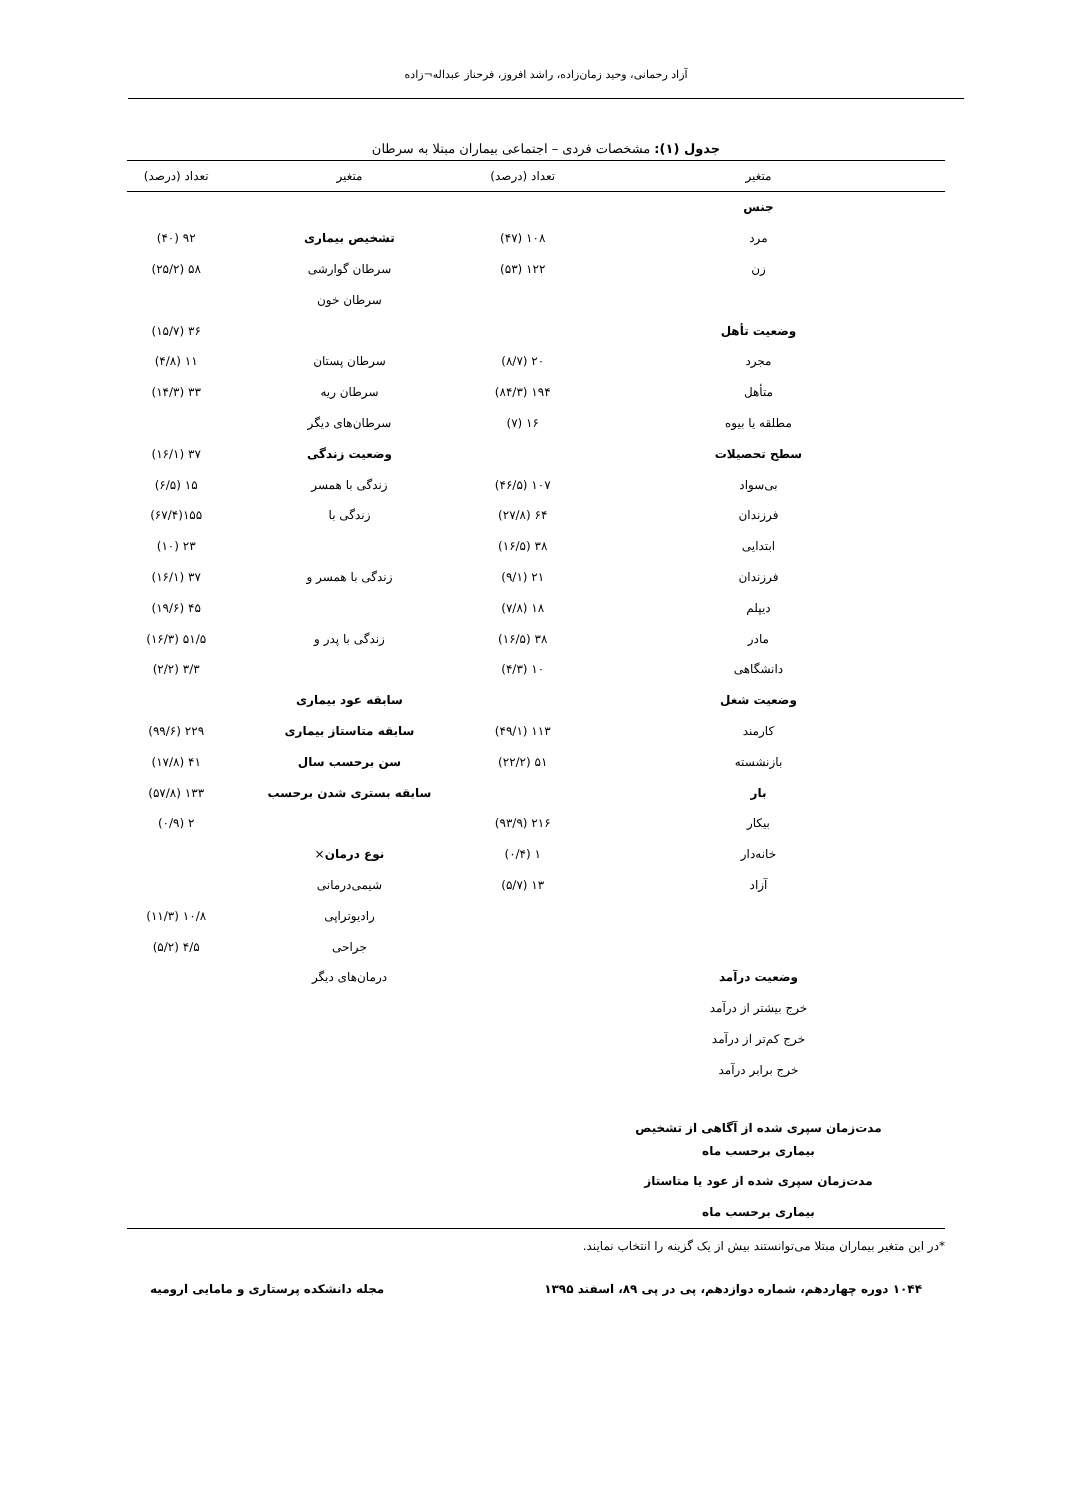آزاد رحمانی، وحید زمان‌زاده، راشد افروز، فرحناز عبداله¬زاده
جدول (۱): مشخصات فردی – اجتماعی بیماران مبتلا به سرطان
| متغیر | تعداد (درصد) | متغیر | تعداد (درصد) |
| --- | --- | --- | --- |
| جنس | | | |
| مرد | ۱۰۸ (۴۷) | تشخیص بیماری | ۹۲ (۴۰) |
| زن | ۱۲۲ (۵۳) | سرطان گوارشی | ۵۸ (۲۵/۲) |
| | | سرطان خون | |
| وضعیت تأهل | | | ۳۶ (۱۵/۷) |
| مجرد | ۲۰ (۸/۷) | سرطان پستان | ۱۱ (۴/۸) |
| متأهل | ۱۹۴ (۸۴/۳) | سرطان ریه | ۳۳ (۱۴/۳) |
| مطلقه یا بیوه | ۱۶ (۷) | سرطان‌های دیگر | |
| سطح تحصیلات | | وضعیت زندگی | ۳۷ (۱۶/۱) |
| بی‌سواد | ۱۰۷ (۴۶/۵) | زندگی با همسر | ۱۵ (۶/۵) |
| فرزندان | ۶۴ (۲۷/۸) | زندگی با | ۱۵۵(۶۷/۴) |
| ابتدایی | ۳۸ (۱۶/۵) | | ۲۳ (۱۰) |
| فرزندان | ۲۱ (۹/۱) | زندگی با همسر و | ۳۷ (۱۶/۱) |
| دیپلم | ۱۸ (۷/۸) | | ۴۵ (۱۹/۶) |
| مادر | ۳۸ (۱۶/۵) | زندگی با پدر و | ۵۱/۵ (۱۶/۳) |
| دانشگاهی | ۱۰ (۴/۳) | | ۳/۳ (۲/۲) |
| وضعیت شغل | | سابقه عود بیماری | |
| کارمند | ۱۱۳ (۴۹/۱) | سابقه متاستاز بیماری | ۲۲۹ (۹۹/۶) |
| بازنشسته | ۵۱ (۲۲/۲) | سن برحسب سال | ۴۱ (۱۷/۸) |
| بار | | سابقه بستری شدن برحسب | ۱۳۳ (۵۷/۸) |
| بیکار | ۲۱۶ (۹۳/۹) | | ۲ (۰/۹) |
| خانه‌دار | ۱ (۰/۴) | نوع درمان × | |
| آزاد | ۱۳ (۵/۷) | شیمی‌درمانی | |
| | | رادیوتراپی | ۱۰/۸ (۱۱/۳) |
| | | جراحی | ۴/۵ (۵/۲) |
| وضعیت درآمد | | درمان‌های دیگر | |
| خرج بیشتر از درآمد | | | |
| خرج کم‌تر از درآمد | | | |
| خرج برابر درآمد | | | |
| مدت‌زمان سپری شده از آگاهی از تشخیص | | | |
| بیماری برحسب ماه | | | |
| مدت‌زمان سپری شده از عود یا متاستاز | | | |
| بیماری برحسب ماه | | | |
*در این متغیر بیماران مبتلا می‌توانستند بیش از یک گزینه را انتخاب نمایند.
۱۰۴۴ دوره چهاردهم، شماره دوازدهم، پی در پی ۸۹، اسفند ۱۳۹۵ مجله دانشکده پرستاری و مامایی ارومیه